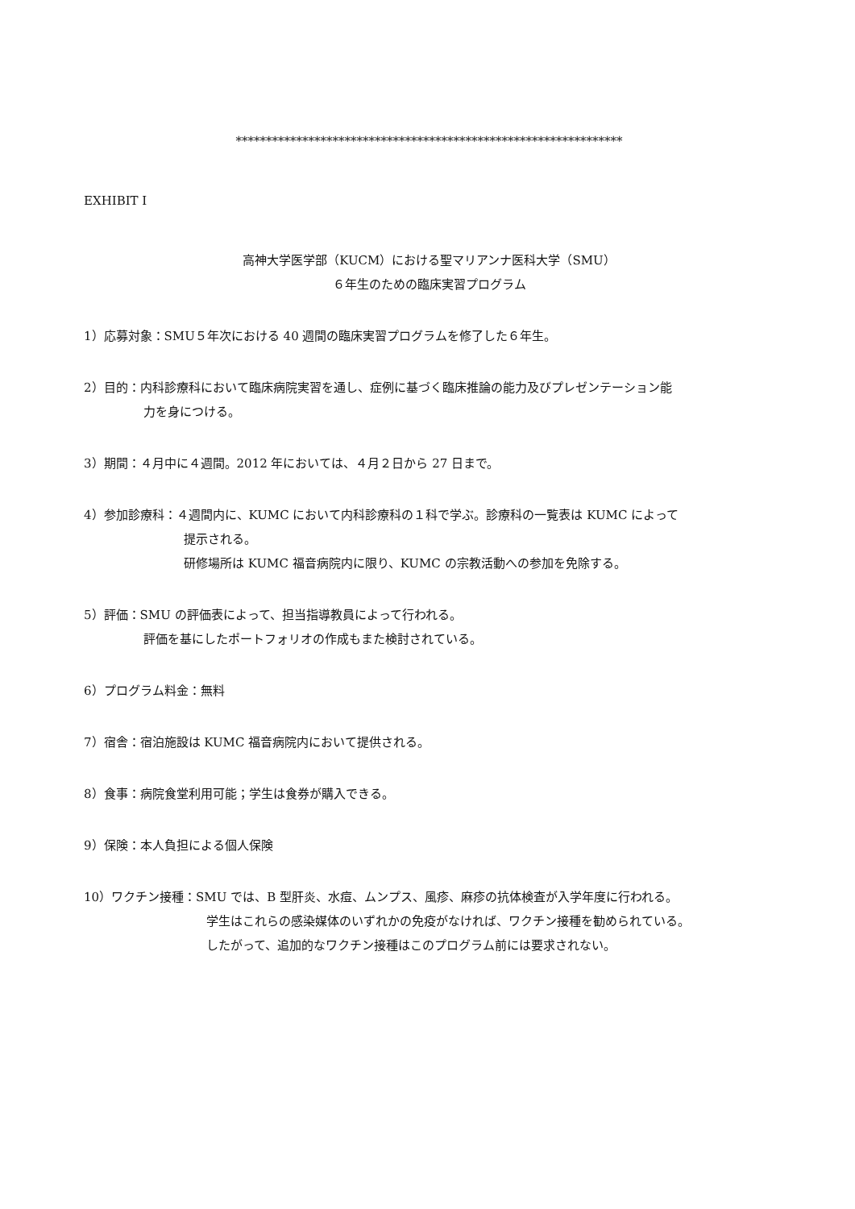****************************************************************
EXHIBIT I
高神大学医学部（KUCM）における聖マリアンナ医科大学（SMU）
６年生のための臨床実習プログラム
1）応募対象：SMU５年次における 40 週間の臨床実習プログラムを修了した６年生。
2）目的：内科診療科において臨床病院実習を通し、症例に基づく臨床推論の能力及びプレゼンテーション能
力を身につける。
3）期間：４月中に４週間。2012 年においては、４月２日から 27 日まで。
4）参加診療科：４週間内に、KUMC において内科診療科の１科で学ぶ。診療科の一覧表は KUMC によって
提示される。
研修場所は KUMC 福音病院内に限り、KUMC の宗教活動への参加を免除する。
5）評価：SMU の評価表によって、担当指導教員によって行われる。
評価を基にしたポートフォリオの作成もまた検討されている。
6）プログラム料金：無料
7）宿舎：宿泊施設は KUMC 福音病院内において提供される。
8）食事：病院食堂利用可能；学生は食券が購入できる。
9）保険：本人負担による個人保険
10）ワクチン接種：SMU では、B 型肝炎、水痘、ムンプス、風疹、麻疹の抗体検査が入学年度に行われる。
学生はこれらの感染媒体のいずれかの免疫がなければ、ワクチン接種を勧められている。
したがって、追加的なワクチン接種はこのプログラム前には要求されない。